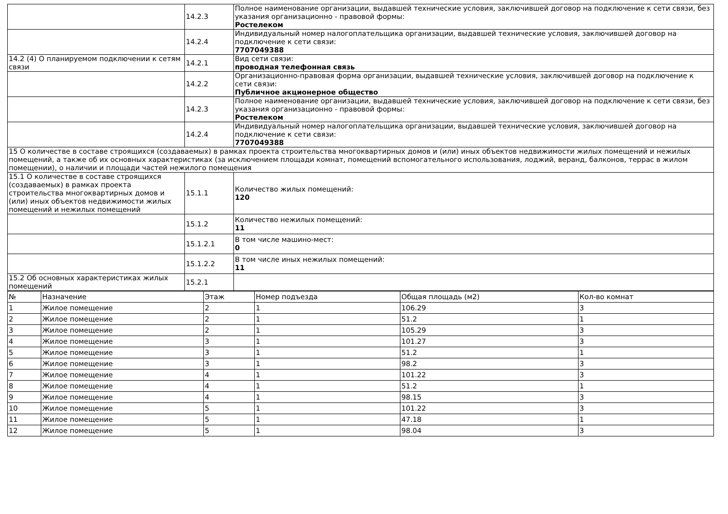| | 14.2.3 | Полное наименование организации, выдавшей технические условия, заключившей договор на подключение к сети связи, без указания организационно - правовой формы: Ростелеком |
| | 14.2.4 | Индивидуальный номер налогоплательщика организации, выдавшей технические условия, заключившей договор на подключение к сети связи: 7707049388 |
| 14.2 (4) О планируемом подключении к сетям связи | 14.2.1 | Вид сети связи: проводная телефонная связь |
| | 14.2.2 | Организационно-правовая форма организации, выдавшей технические условия, заключившей договор на подключение к сети связи: Публичное акционерное общество |
| | 14.2.3 | Полное наименование организации, выдавшей технические условия, заключившей договор на подключение к сети связи, без указания организационно - правовой формы: Ростелеком |
| | 14.2.4 | Индивидуальный номер налогоплательщика организации, выдавшей технические условия, заключившей договор на подключение к сети связи: 7707049388 |
| 15 О количестве в составе строящихся (создаваемых) в рамках проекта строительства многоквартирных домов и (или) иных объектов недвижимости жилых помещений и нежилых помещений, а также об их основных характеристиках (за исключением площади комнат, помещений вспомогательного использования, лоджий, веранд, балконов, террас в жилом помещении), о наличии и площади частей нежилого помещения | | |
| 15.1 О количестве в составе строящихся (создаваемых) в рамках проекта строительства многоквартирных домов и (или) иных объектов недвижимости жилых помещений и нежилых помещений | 15.1.1 | Количество жилых помещений: 120 |
| | 15.1.2 | Количество нежилых помещений: 11 |
| | 15.1.2.1 | В том числе машино-мест: 0 |
| | 15.1.2.2 | В том числе иных нежилых помещений: 11 |
| 15.2 Об основных характеристиках жилых помещений | 15.2.1 | |
| № | Назначение | Этаж | Номер подъезда | Общая площадь (м2) | Кол-во комнат |
| --- | --- | --- | --- | --- | --- |
| 1 | Жилое помещение | 2 | 1 | 106.29 | 3 |
| 2 | Жилое помещение | 2 | 1 | 51.2 | 1 |
| 3 | Жилое помещение | 2 | 1 | 105.29 | 3 |
| 4 | Жилое помещение | 3 | 1 | 101.27 | 3 |
| 5 | Жилое помещение | 3 | 1 | 51.2 | 1 |
| 6 | Жилое помещение | 3 | 1 | 98.2 | 3 |
| 7 | Жилое помещение | 4 | 1 | 101.22 | 3 |
| 8 | Жилое помещение | 4 | 1 | 51.2 | 1 |
| 9 | Жилое помещение | 4 | 1 | 98.15 | 3 |
| 10 | Жилое помещение | 5 | 1 | 101.22 | 3 |
| 11 | Жилое помещение | 5 | 1 | 47.18 | 1 |
| 12 | Жилое помещение | 5 | 1 | 98.04 | 3 |